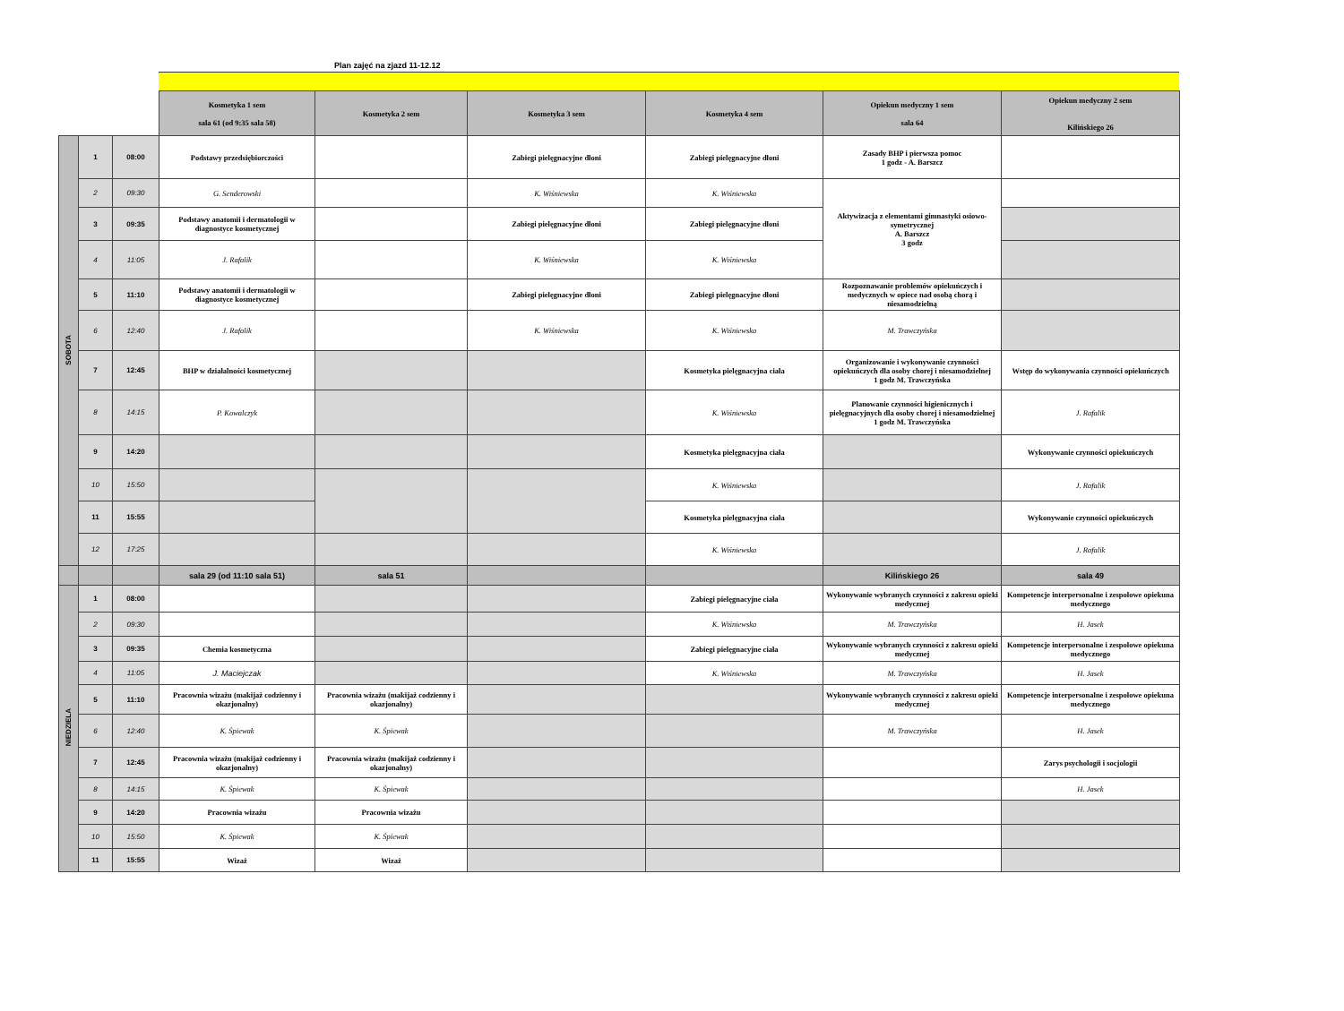Plan zajęć na zjazd 11-12.12
| | | | Kosmetyka 1 sem sala 61 (od 9:35 sala 58) | Kosmetyka 2 sem | Kosmetyka 3 sem | Kosmetyka 4 sem | Opiekun medyczny 1 sem sala 64 | Opiekun medyczny 2 sem Kilińskiego 26 |
| SOBOTA | 1 | 08:00 | Podstawy przedsiębiorczości | | Zabiegi pielęgnacyjne dłoni | Zabiegi pielęgnacyjne dłoni | Zasady BHP i pierwsza pomoc 1 godz - A. Barszcz | |
| | 2 | 09:30 | G. Senderowski | | K. Wiśniewska | K. Wiśniewska | Aktywizacja z elementami gimnastyki osiowo-symetrycznej A. Barszcz 3 godz | |
| | 3 | 09:35 | Podstawy anatomii i dermatologii w diagnostyce kosmetycznej | | Zabiegi pielęgnacyjne dłoni | Zabiegi pielęgnacyjne dłoni | | |
| | 4 | 11:05 | J. Rafalik | | K. Wiśniewska | K. Wiśniewska | | |
| | 5 | 11:10 | Podstawy anatomii i dermatologii w diagnostyce kosmetycznej | | Zabiegi pielęgnacyjne dłoni | Zabiegi pielęgnacyjne dłoni | Rozpoznawanie problemów opiekuńczych i medycznych w opiece nad osobą chorą i niesamodzielną | |
| | 6 | 12:40 | J. Rafalik | | K. Wiśniewska | K. Wiśniewska | M. Trawczyńska | |
| | 7 | 12:45 | BHP w działalności kosmetycznej | | | Kosmetyka pielęgnacyjna ciała | Organizowanie i wykonywanie czynności opiekuńczych dla osoby chorej i niesamodzielnej 1 godz M. Trawczyńska | Wstęp do wykonywania czynności opiekuńczych |
| | 8 | 14:15 | P. Kowalczyk | | | K. Wiśniewska | Planowanie czynności higienicznych i pielęgnacyjnych dla osoby chorej i niesamodzielnej 1 godz M. Trawczyńska | J. Rafalik |
| | 9 | 14:20 | | | | Kosmetyka pielęgnacyjna ciała | | Wykonywanie czynności opiekuńczych |
| | 10 | 15:50 | | | | K. Wiśniewska | | J. Rafalik |
| | 11 | 15:55 | | | | Kosmetyka pielęgnacyjna ciała | | Wykonywanie czynności opiekuńczych |
| | 12 | 17:25 | | | | K. Wiśniewska | | J. Rafalik |
| | | | sala 29 (od 11:10 sala 51) | sala 51 | | | Kilińskiego 26 | sala 49 |
| NIEDZIELA | 1 | 08:00 | | | | Zabiegi pielęgnacyjne ciała | Wykonywanie wybranych czynności z zakresu opieki medycznej | Kompetencje interpersonalne i zespołowe opiekuna medycznego |
| | 2 | 09:30 | | | | K. Wiśniewska | M. Trawczyńska | H. Jasek |
| | 3 | 09:35 | Chemia kosmetyczna | | | Zabiegi pielęgnacyjne ciała | Wykonywanie wybranych czynności z zakresu opieki medycznej | Kompetencje interpersonalne i zespołowe opiekuna medycznego |
| | 4 | 11:05 | J. Maciejczak | | | K. Wiśniewska | M. Trawczyńska | H. Jasek |
| | 5 | 11:10 | Pracownia wizażu (makijaż codzienny i okazjonalny) | Pracownia wizażu (makijaż codzienny i okazjonalny) | | | Wykonywanie wybranych czynności z zakresu opieki medycznej | Kompetencje interpersonalne i zespołowe opiekuna medycznego |
| | 6 | 12:40 | K. Śpiewak | K. Śpiewak | | | M. Trawczyńska | H. Jasek |
| | 7 | 12:45 | Pracownia wizażu (makijaż codzienny i okazjonalny) | Pracownia wizażu (makijaż codzienny i okazjonalny) | | | | Zarys psychologii i socjologii |
| | 8 | 14:15 | K. Śpiewak | K. Śpiewak | | | | H. Jasek |
| | 9 | 14:20 | Pracownia wizażu | Pracownia wizażu | | | | |
| | 10 | 15:50 | K. Śpiewak | K. Śpiewak | | | | |
| | 11 | 15:55 | Wizaż | Wizaż | | | | |